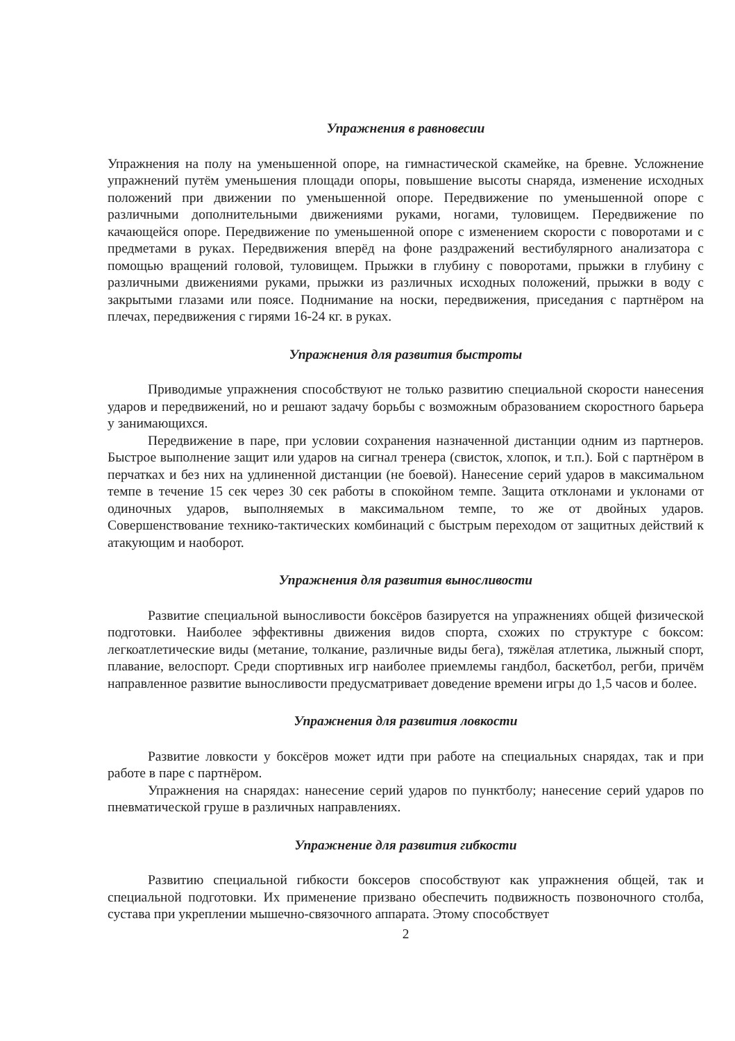Упражнения в равновесии
Упражнения на полу на уменьшенной опоре, на гимнастической скамейке, на бревне. Усложнение упражнений путём уменьшения площади опоры, повышение высоты снаряда, изменение исходных положений при движении по уменьшенной опоре. Передвижение по уменьшенной опоре с различными дополнительными движениями руками, ногами, туловищем. Передвижение по качающейся опоре. Передвижение по уменьшенной опоре с изменением скорости с поворотами и с предметами в руках. Передвижения вперёд на фоне раздражений вестибулярного анализатора с помощью вращений головой, туловищем. Прыжки в глубину с поворотами, прыжки в глубину с различными движениями руками, прыжки из различных исходных положений, прыжки в воду с закрытыми глазами или поясе. Поднимание на носки, передвижения, приседания с партнёром на плечах, передвижения с гирями 16-24 кг. в руках.
Упражнения для развития быстроты
Приводимые упражнения способствуют не только развитию специальной скорости нанесения ударов и передвижений, но и решают задачу борьбы с возможным образованием скоростного барьера у занимающихся.
Передвижение в паре, при условии сохранения назначенной дистанции одним из партнеров. Быстрое выполнение защит или ударов на сигнал тренера (свисток, хлопок, и т.п.). Бой с партнёром в перчатках и без них на удлиненной дистанции (не боевой). Нанесение серий ударов в максимальном темпе в течение 15 сек через 30 сек работы в спокойном темпе. Защита отклонами и уклонами от одиночных ударов, выполняемых в максимальном темпе, то же от двойных ударов. Совершенствование технико-тактических комбинаций с быстрым переходом от защитных действий к атакующим и наоборот.
Упражнения для развития выносливости
Развитие специальной выносливости боксёров базируется на упражнениях общей физической подготовки. Наиболее эффективны движения видов спорта, схожих по структуре с боксом: легкоатлетические виды (метание, толкание, различные виды бега), тяжёлая атлетика, лыжный спорт, плавание, велоспорт. Среди спортивных игр наиболее приемлемы гандбол, баскетбол, регби, причём направленное развитие выносливости предусматривает доведение времени игры до 1,5 часов и более.
Упражнения для развития ловкости
Развитие ловкости у боксёров может идти при работе на специальных снарядах, так и при работе в паре с партнёром.
Упражнения на снарядах: нанесение серий ударов по пунктболу; нанесение серий ударов по пневматической груше в различных направлениях.
Упражнение для развития гибкости
Развитию специальной гибкости боксеров способствуют как упражнения общей, так и специальной подготовки. Их применение призвано обеспечить подвижность позвоночного столба, сустава при укреплении мышечно-связочного аппарата. Этому способствует
2